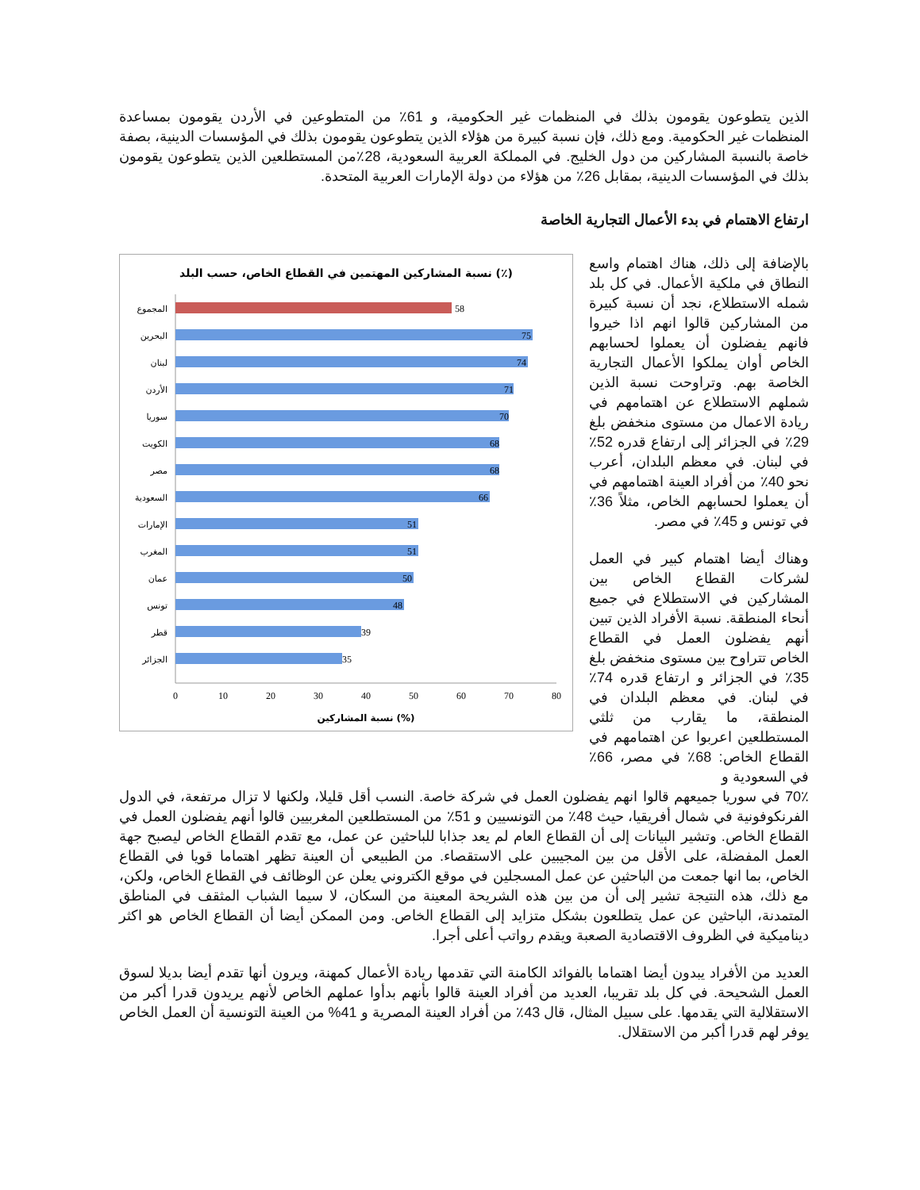الذين يتطوعون يقومون بذلك في المنظمات غير الحكومية، و 61٪ من المتطوعين في الأردن يقومون بمساعدة المنظمات غير الحكومية. ومع ذلك، فإن نسبة كبيرة من هؤلاء الذين يتطوعون يقومون بذلك في المؤسسات الدينية، بصفة خاصة بالنسبة المشاركين من دول الخليج. في المملكة العربية السعودية، 28٪من المستطلعين الذين يتطوعون يقومون بذلك في المؤسسات الدينية، بمقابل 26٪ من هؤلاء من دولة الإمارات العربية المتحدة.
ارتفاع الاهتمام في بدء الأعمال التجارية الخاصة
بالإضافة إلى ذلك، هناك اهتمام واسع النطاق في ملكية الأعمال. في كل بلد شمله الاستطلاع، نجد أن نسبة كبيرة من المشاركين قالوا انهم اذا خيروا فانهم يفضلون أن يعملوا لحسابهم الخاص أوان يملكوا الأعمال التجارية الخاصة بهم. وتراوحت نسبة الذين شملهم الاستطلاع عن اهتمامهم في ريادة الاعمال من مستوى منخفض بلغ 29٪ في الجزائر إلى ارتفاع قدره 52٪ في لبنان. في معظم البلدان، أعرب نحو 40٪ من أفراد العينة اهتمامهم في أن يعملوا لحسابهم الخاص، مثلاً 36٪ في تونس و 45٪ في مصر.
وهناك أيضا اهتمام كبير في العمل لشركات القطاع الخاص بين المشاركين في الاستطلاع في جميع أنحاء المنطقة. نسبة الأفراد الذين تبين أنهم يفضلون العمل في القطاع الخاص تتراوح بين مستوى منخفض بلغ 35٪ في الجزائر و ارتفاع قدره 74٪ في لبنان. في معظم البلدان في المنطقة، ما يقارب من ثلثي المستطلعين اعربوا عن اهتمامهم في القطاع الخاص: 68٪ في مصر، 66٪ في السعودية و
نسبة المشاركين المهتمين في القطاع الخاص، حسب البلد (٪)
المجموع
البحرين
لبنان
الأردن
سوريا
الكويت
مصر
السعودية
الإمارات
المغرب
عمان
تونس
قطر
الجزائر
58
75
74
71
70
68
68
66
51
51
50
48
39
35
0
10
20
30
40
50
60
70
80
نسبة المشاركين (%)
70٪ في سوريا جميعهم قالوا انهم يفضلون العمل في شركة خاصة. النسب أقل قليلا، ولكنها لا تزال مرتفعة، في الدول الفرنكوفونية في شمال أفريقيا، حيث 48٪ من التونسيين و 51٪ من المستطلعين المغربيين قالوا أنهم يفضلون العمل في القطاع الخاص. وتشير البيانات إلى أن القطاع العام لم يعد جذابا للباحثين عن عمل، مع تقدم القطاع الخاص ليصبح جهة العمل المفضلة، على الأقل من بين المجيبين على الاستقصاء. من الطبيعي أن العينة تظهر اهتماما قويا في القطاع الخاص، بما انها جمعت من الباحثين عن عمل المسجلين في موقع الكتروني يعلن عن الوظائف في القطاع الخاص، ولكن، مع ذلك، هذه النتيجة تشير إلى أن من بين هذه الشريحة المعينة من السكان، لا سيما الشباب المثقف في المناطق المتمدنة، الباحثين عن عمل يتطلعون بشكل متزايد إلى القطاع الخاص. ومن الممكن أيضا أن القطاع الخاص هو اكثر ديناميكية في الظروف الاقتصادية الصعبة ويقدم رواتب أعلى أجرا.
العديد من الأفراد يبدون أيضا اهتماما بالفوائد الكامنة التي تقدمها ريادة الأعمال كمهنة، ويرون أنها تقدم أيضا بديلا لسوق العمل الشحيحة. في كل بلد تقريبا، العديد من أفراد العينة قالوا بأنهم بدأوا عملهم الخاص لأنهم يريدون قدرا أكبر من الاستقلالية التي يقدمها. على سبيل المثال، قال 43٪ من أفراد العينة المصرية و 41% من العينة التونسية أن العمل الخاص يوفر لهم قدرا أكبر من الاستقلال.